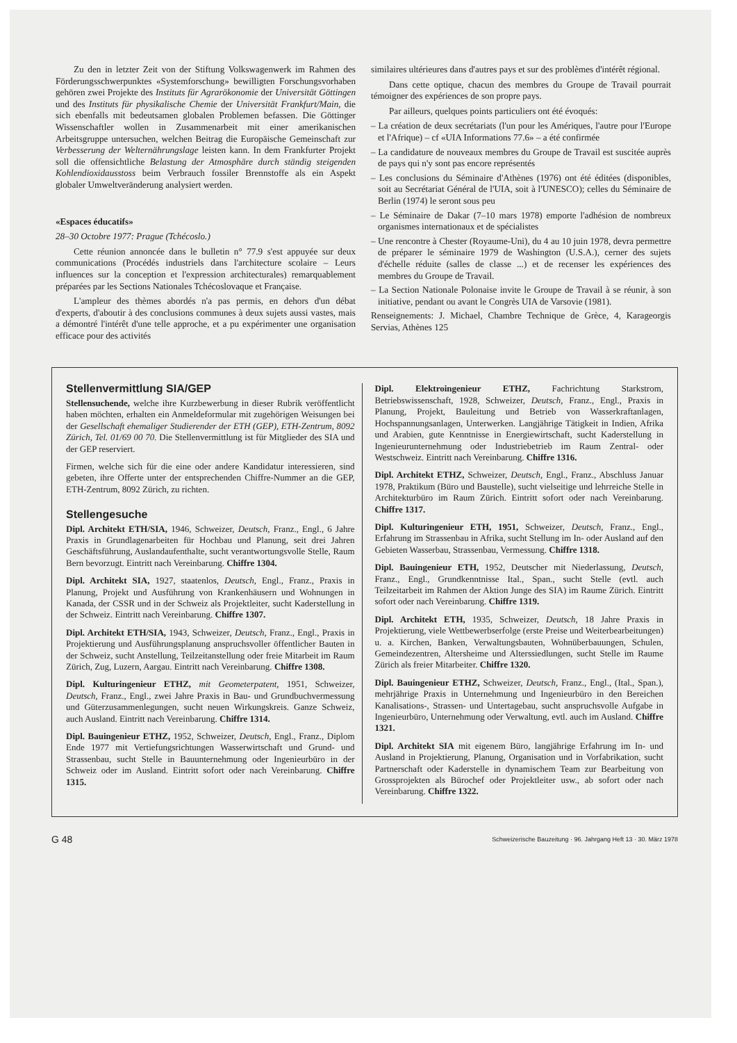Zu den in letzter Zeit von der Stiftung Volkswagenwerk im Rahmen des Förderungsschwerpunktes «Systemforschung» bewilligten Forschungsvorhaben gehören zwei Projekte des Instituts für Agrarökonomie der Universität Göttingen und des Instituts für physikalische Chemie der Universität Frankfurt/Main, die sich ebenfalls mit bedeutsamen globalen Problemen befassen. Die Göttinger Wissenschaftler wollen in Zusammenarbeit mit einer amerikanischen Arbeitsgruppe untersuchen, welchen Beitrag die Europäische Gemeinschaft zur Verbesserung der Welternährungslage leisten kann. In dem Frankfurter Projekt soll die offensichtliche Belastung der Atmosphäre durch ständig steigenden Kohlendioxidausstoss beim Verbrauch fossiler Brennstoffe als ein Aspekt globaler Umweltveränderung analysiert werden.
«Espaces éducatifs»
28–30 Octobre 1977: Prague (Tchécoslo.)
Cette réunion annoncée dans le bulletin n° 77.9 s'est appuyée sur deux communications (Procédés industriels dans l'architecture scolaire – Leurs influences sur la conception et l'expression architecturales) remarquablement préparées par les Sections Nationales Tchécoslovaque et Française.
L'ampleur des thèmes abordés n'a pas permis, en dehors d'un débat d'experts, d'aboutir à des conclusions communes à deux sujets aussi vastes, mais a démontré l'intérêt d'une telle approche, et a pu expérimenter une organisation efficace pour des activités
similaires ultérieures dans d'autres pays et sur des problèmes d'intérêt régional.
Dans cette optique, chacun des membres du Groupe de Travail pourrait témoigner des expériences de son propre pays.
Par ailleurs, quelques points particuliers ont été évoqués:
– La création de deux secrétariats (l'un pour les Amériques, l'autre pour l'Europe et l'Afrique) – cf «UIA Informations 77.6» – a été confirmée
– La candidature de nouveaux membres du Groupe de Travail est suscitée auprès de pays qui n'y sont pas encore représentés
– Les conclusions du Séminaire d'Athènes (1976) ont été éditées (disponibles, soit au Secrétariat Général de l'UIA, soit à l'UNESCO); celles du Séminaire de Berlin (1974) le seront sous peu
– Le Séminaire de Dakar (7–10 mars 1978) emporte l'adhésion de nombreux organismes internationaux et de spécialistes
– Une rencontre à Chester (Royaume-Uni), du 4 au 10 juin 1978, devra permettre de préparer le séminaire 1979 de Washington (U.S.A.), cerner des sujets d'échelle réduite (salles de classe ...) et de recenser les expériences des membres du Groupe de Travail.
– La Section Nationale Polonaise invite le Groupe de Travail à se réunir, à son initiative, pendant ou avant le Congrès UIA de Varsovie (1981).
Renseignements: J. Michael, Chambre Technique de Grèce, 4, Karageorgis Servias, Athènes 125
Stellenvermittlung SIA/GEP
Stellensuchende, welche ihre Kurzbewerbung in dieser Rubrik veröffentlicht haben möchten, erhalten ein Anmeldeformular mit zugehörigen Weisungen bei der Gesellschaft ehemaliger Studierender der ETH (GEP), ETH-Zentrum, 8092 Zürich, Tel. 01/69 00 70. Die Stellenvermittlung ist für Mitglieder des SIA und der GEP reserviert.
Firmen, welche sich für die eine oder andere Kandidatur interessieren, sind gebeten, ihre Offerte unter der entsprechenden Chiffre-Nummer an die GEP, ETH-Zentrum, 8092 Zürich, zu richten.
Stellengesuche
Dipl. Architekt ETH/SIA, 1946, Schweizer, Deutsch, Franz., Engl., 6 Jahre Praxis in Grundlagenarbeiten für Hochbau und Planung, seit drei Jahren Geschäftsführung, Auslandaufenthalte, sucht verantwortungsvolle Stelle, Raum Bern bevorzugt. Eintritt nach Vereinbarung. Chiffre 1304.
Dipl. Architekt SIA, 1927, staatenlos, Deutsch, Engl., Franz., Praxis in Planung, Projekt und Ausführung von Krankenhäusern und Wohnungen in Kanada, der CSSR und in der Schweiz als Projektleiter, sucht Kaderstellung in der Schweiz. Eintritt nach Vereinbarung. Chiffre 1307.
Dipl. Architekt ETH/SIA, 1943, Schweizer, Deutsch, Franz., Engl., Praxis in Projektierung und Ausführungsplanung anspruchsvoller öffentlicher Bauten in der Schweiz, sucht Anstellung, Teilzeitanstellung oder freie Mitarbeit im Raum Zürich, Zug, Luzern, Aargau. Eintritt nach Vereinbarung. Chiffre 1308.
Dipl. Kulturingenieur ETHZ, mit Geometerpatent, 1951, Schweizer, Deutsch, Franz., Engl., zwei Jahre Praxis in Bau- und Grundbuchvermessung und Güterzusammenlegungen, sucht neuen Wirkungskreis. Ganze Schweiz, auch Ausland. Eintritt nach Vereinbarung. Chiffre 1314.
Dipl. Bauingenieur ETHZ, 1952, Schweizer, Deutsch, Engl., Franz., Diplom Ende 1977 mit Vertiefungsrichtungen Wasserwirtschaft und Grund- und Strassenbau, sucht Stelle in Bauunternehmung oder Ingenieurbüro in der Schweiz oder im Ausland. Eintritt sofort oder nach Vereinbarung. Chiffre 1315.
Dipl. Elektroingenieur ETHZ, Fachrichtung Starkstrom, Betriebswissenschaft, 1928, Schweizer, Deutsch, Franz., Engl., Praxis in Planung, Projekt, Bauleitung und Betrieb von Wasserkraftanlagen, Hochspannungsanlagen, Unterwerken. Langjährige Tätigkeit in Indien, Afrika und Arabien, gute Kenntnisse in Energiewirtschaft, sucht Kaderstellung in Ingenieurunternehmung oder Industriebetrieb im Raum Zentral- oder Westschweiz. Eintritt nach Vereinbarung. Chiffre 1316.
Dipl. Architekt ETHZ, Schweizer, Deutsch, Engl., Franz., Abschluss Januar 1978, Praktikum (Büro und Baustelle), sucht vielseitige und lehrreiche Stelle in Architekturbüro im Raum Zürich. Eintritt sofort oder nach Vereinbarung. Chiffre 1317.
Dipl. Kulturingenieur ETH, 1951, Schweizer, Deutsch, Franz., Engl., Erfahrung im Strassenbau in Afrika, sucht Stellung im In- oder Ausland auf den Gebieten Wasserbau, Strassenbau, Vermessung. Chiffre 1318.
Dipl. Bauingenieur ETH, 1952, Deutscher mit Niederlassung, Deutsch, Franz., Engl., Grundkenntnisse Ital., Span., sucht Stelle (evtl. auch Teilzeitarbeit im Rahmen der Aktion Junge des SIA) im Raume Zürich. Eintritt sofort oder nach Vereinbarung. Chiffre 1319.
Dipl. Architekt ETH, 1935, Schweizer, Deutsch, 18 Jahre Praxis in Projektierung, viele Wettbewerbserfolge (erste Preise und Weiterbearbeitungen) u. a. Kirchen, Banken, Verwaltungsbauten, Wohnüberbauungen, Schulen, Gemeindezentren, Altersheime und Alterssiedlungen, sucht Stelle im Raume Zürich als freier Mitarbeiter. Chiffre 1320.
Dipl. Bauingenieur ETHZ, Schweizer, Deutsch, Franz., Engl., (Ital., Span.), mehrjährige Praxis in Unternehmung und Ingenieurbüro in den Bereichen Kanalisations-, Strassen- und Untertagebau, sucht anspruchsvolle Aufgabe in Ingenieurbüro, Unternehmung oder Verwaltung, evtl. auch im Ausland. Chiffre 1321.
Dipl. Architekt SIA mit eigenem Büro, langjährige Erfahrung im In- und Ausland in Projektierung, Planung, Organisation und in Vorfabrikation, sucht Partnerschaft oder Kaderstelle in dynamischem Team zur Bearbeitung von Grossprojekten als Bürochef oder Projektleiter usw., ab sofort oder nach Vereinbarung. Chiffre 1322.
G 48 Schweizerische Bauzeitung · 96. Jahrgang Heft 13 · 30. März 1978